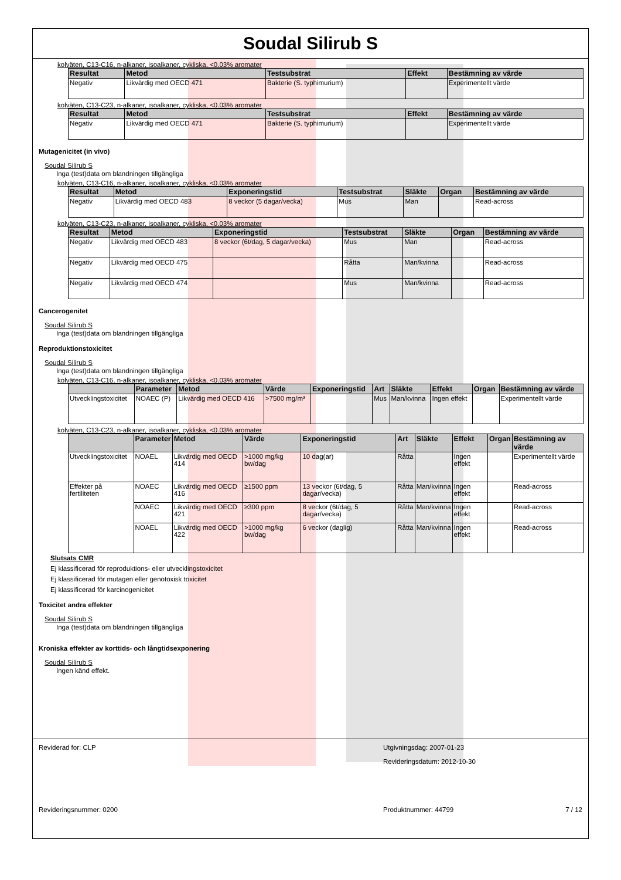Soudal Silirub S
kolväten, C13-C16, n-alkaner, isoalkaner, cykliska, <0.03% aromater
| Resultat | Metod | Testsubstrat | Effekt | Bestämning av värde |
| --- | --- | --- | --- | --- |
| Negativ | Likvärdig med OECD 471 | Bakterie (S. typhimurium) | | Experimentellt värde |
kolväten, C13-C23, n-alkaner, isoalkaner, cykliska, <0.03% aromater
| Resultat | Metod | Testsubstrat | Effekt | Bestämning av värde |
| --- | --- | --- | --- | --- |
| Negativ | Likvärdig med OECD 471 | Bakterie (S. typhimurium) | | Experimentellt värde |
Mutagenicitet (in vivo)
Soudal Silirub S
Inga (test)data om blandningen tillgängliga
kolväten, C13-C16, n-alkaner, isoalkaner, cykliska, <0.03% aromater
| Resultat | Metod | Exponeringstid | Testsubstrat | Släkte | Organ | Bestämning av värde |
| --- | --- | --- | --- | --- | --- | --- |
| Negativ | Likvärdig med OECD 483 | 8 veckor (5 dagar/vecka) | Mus | Man | | Read-across |
kolväten, C13-C23, n-alkaner, isoalkaner, cykliska, <0.03% aromater
| Resultat | Metod | Exponeringstid | Testsubstrat | Släkte | Organ | Bestämning av värde |
| --- | --- | --- | --- | --- | --- | --- |
| Negativ | Likvärdig med OECD 483 | 8 veckor (6t/dag, 5 dagar/vecka) | Mus | Man | | Read-across |
| Negativ | Likvärdig med OECD 475 | | Råtta | Man/kvinna | | Read-across |
| Negativ | Likvärdig med OECD 474 | | Mus | Man/kvinna | | Read-across |
Cancerogenitet
Soudal Silirub S
Inga (test)data om blandningen tillgängliga
Reproduktionstoxicitet
Soudal Silirub S
Inga (test)data om blandningen tillgängliga
kolväten, C13-C16, n-alkaner, isoalkaner, cykliska, <0.03% aromater
| | Parameter | Metod | Värde | Exponeringstid | Art | Släkte | Effekt | Organ | Bestämning av värde |
| --- | --- | --- | --- | --- | --- | --- | --- | --- | --- |
| Utvecklingstoxicitet | NOAEC (P) | Likvärdig med OECD 416 | >7500 mg/m³ | | Mus | Man/kvinna | Ingen effekt | | Experimentellt värde |
kolväten, C13-C23, n-alkaner, isoalkaner, cykliska, <0.03% aromater
| | Parameter | Metod | Värde | Exponeringstid | Art | Släkte | Effekt | Organ | Bestämning av värde |
| --- | --- | --- | --- | --- | --- | --- | --- | --- | --- |
| Utvecklingstoxicitet | NOAEL | Likvärdig med OECD 414 | >1000 mg/kg bw/dag | 10 dag(ar) | Råtta | | Ingen effekt | | Experimentellt värde |
| Effekter på fertiliteten | NOAEC | Likvärdig med OECD 416 | ≥1500 ppm | 13 veckor (6t/dag, 5 dagar/vecka) | Råtta | Man/kvinna | Ingen effekt | | Read-across |
| | NOAEC | Likvärdig med OECD 421 | ≥300 ppm | 8 veckor (6t/dag, 5 dagar/vecka) | Råtta | Man/kvinna | Ingen effekt | | Read-across |
| | NOAEL | Likvärdig med OECD 422 | >1000 mg/kg bw/dag | 6 veckor (daglig) | Råtta | Man/kvinna | Ingen effekt | | Read-across |
Slutsats CMR
Ej klassificerad för reproduktions- eller utvecklingstoxicitet
Ej klassificerad för mutagen eller genotoxisk toxicitet
Ej klassificerad för karcinogenicitet
Toxicitet andra effekter
Soudal Silirub S
Inga (test)data om blandningen tillgängliga
Kroniska effekter av korttids- och långtidsexponering
Soudal Silirub S
Ingen känd effekt.
Reviderad for: CLP Utgivningsdag: 2007-01-23
Revideringsdatum: 2012-10-30
Revideringsnummer: 0200 Produktnummer: 44799 7 / 12